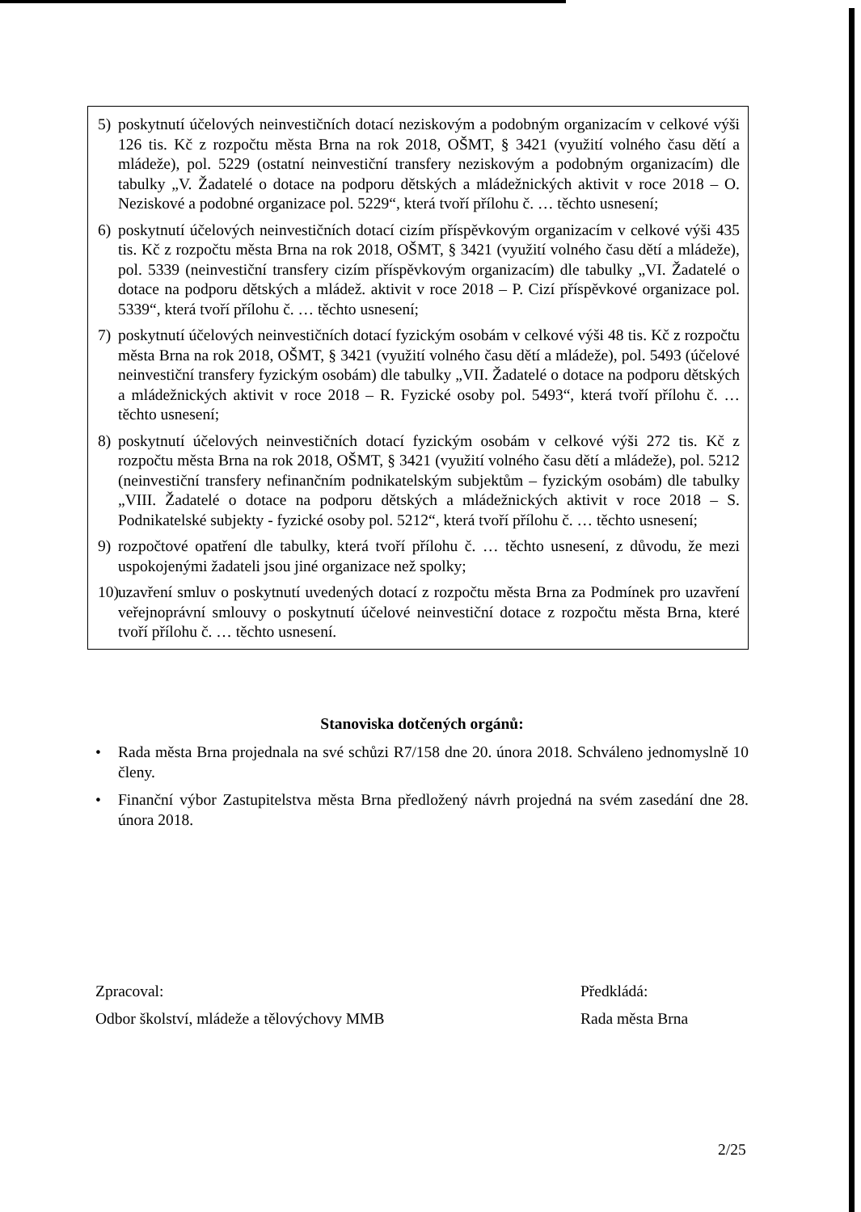5) poskytnutí účelových neinvestičních dotací neziskovým a podobným organizacím v celkové výši 126 tis. Kč z rozpočtu města Brna na rok 2018, OŠMT, § 3421 (využití volného času dětí a mládeže), pol. 5229 (ostatní neinvestiční transfery neziskovým a podobným organizacím) dle tabulky „V. Žadatelé o dotace na podporu dětských a mládežnických aktivit v roce 2018 – O. Neziskové a podobné organizace pol. 5229“, která tvoří přílohu č. … těchto usnesení;
6) poskytnutí účelových neinvestičních dotací cizím příspěvkovým organizacím v celkové výši 435 tis. Kč z rozpočtu města Brna na rok 2018, OŠMT, § 3421 (využití volného času dětí a mládeže), pol. 5339 (neinvestiční transfery cizím příspěvkovým organizacím) dle tabulky „VI. Žadatelé o dotace na podporu dětských a mládež. aktivit v roce 2018 – P. Cizí příspěvkové organizace pol. 5339“, která tvoří přílohu č. … těchto usnesení;
7) poskytnutí účelových neinvestičních dotací fyzickým osobám v celkové výši 48 tis. Kč z rozpočtu města Brna na rok 2018, OŠMT, § 3421 (využití volného času dětí a mládeže), pol. 5493 (účelové neinvestiční transfery fyzickým osobám) dle tabulky „VII. Žadatelé o dotace na podporu dětských a mládežnických aktivit v roce 2018 – R. Fyzické osoby pol. 5493“, která tvoří přílohu č. … těchto usnesení;
8) poskytnutí účelových neinvestičních dotací fyzickým osobám v celkové výši 272 tis. Kč z rozpočtu města Brna na rok 2018, OŠMT, § 3421 (využití volného času dětí a mládeže), pol. 5212 (neinvestiční transfery nefinančním podnikatelským subjektům – fyzickým osobám) dle tabulky „VIII. Žadatelé o dotace na podporu dětských a mládežnických aktivit v roce 2018 – S. Podnikatelské subjekty - fyzické osoby pol. 5212“, která tvoří přílohu č. … těchto usnesení;
9) rozpočtové opatření dle tabulky, která tvoří přílohu č. … těchto usnesení, z důvodu, že mezi uspokojenými žadateli jsou jiné organizace než spolky;
10) uzavření smluv o poskytnutí uvedených dotací z rozpočtu města Brna za Podmínek pro uzavření veřejnoprávní smlouvy o poskytnutí účelové neinvestiční dotace z rozpočtu města Brna, které tvoří přílohu č. … těchto usnesení.
Stanoviska dotčených orgánů:
• Rada města Brna projednala na své schůzi R7/158 dne 20. února 2018. Schváleno jednomyslně 10 členy.
• Finanční výbor Zastupitelstva města Brna předložený návrh projedná na svém zasedání dne 28. února 2018.
Zpracoval:
Odbor školství, mládeže a tělovýchovy MMB
Předkládá:
Rada města Brna
2/25